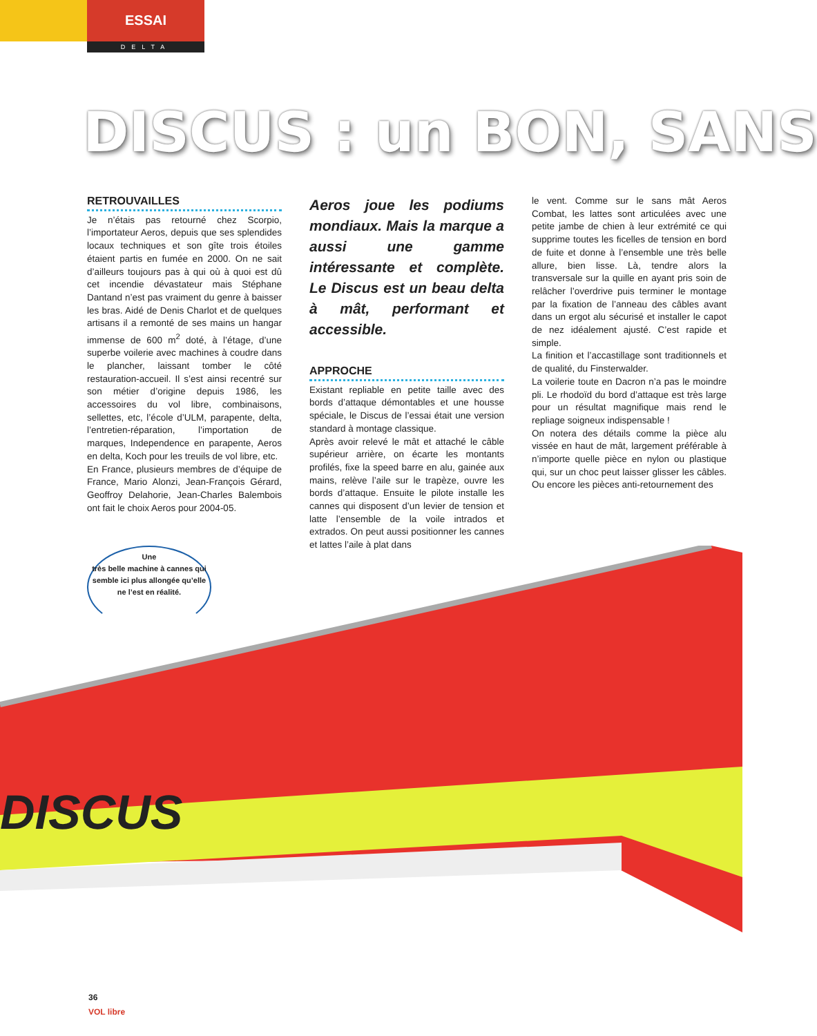ESSAI
DELTA
DISCUS : un BON, SANS
DISCUS
RETROUVAILLES
Je n’étais pas retourné chez Scorpio, l’importateur Aeros, depuis que ses splendides locaux techniques et son gîte trois étoiles étaient partis en fumée en 2000. On ne sait d’ailleurs toujours pas à qui où à quoi est dû cet incendie dévastateur mais Stéphane Dantand n’est pas vraiment du genre à baisser les bras. Aidé de Denis Charlot et de quelques artisans il a remonté de ses mains un hangar immense de 600 m<sup>2</sup> doté, à l’étage, d’une superbe voilerie avec machines à coudre dans le plancher, laissant tomber le côté restauration-accueil. Il s’est ainsi recentré sur son métier d’origine depuis 1986, les accessoires du vol libre, combinaisons, sellettes, etc, l’école d’ULM, parapente, delta, l’entretien-réparation, l’importation de marques, Independence en parapente, Aeros en delta, Koch pour les treuils de vol libre, etc.
En France, plusieurs membres de d’équipe de France, Mario Alonzi, Jean-François Gérard, Geoffroy Delahorie, Jean-Charles Balembois ont fait le choix Aeros pour 2004-05.
Aeros joue les podiums mondiaux. Mais la marque a aussi une gamme intéressante et complète. Le Discus est un beau delta à mât, performant et accessible.
APPROCHE
Existant repliable en petite taille avec des bords d’attaque démontables et une housse spéciale, le Discus de l’essai était une version standard à montage classique.
Après avoir relevé le mât et attaché le câble supérieur arrière, on écarte les montants profilés, fixe la speed barre en alu, gainée aux mains, relève l’aile sur le trapèze, ouvre les bords d’attaque. Ensuite le pilote installe les cannes qui disposent d’un levier de tension et latte l’ensemble de la voile intrados et extrados. On peut aussi positionner les cannes et lattes l’aile à plat dans
le vent. Comme sur le sans mât Aeros Combat, les lattes sont articulées avec une petite jambe de chien à leur extrémité ce qui supprime toutes les ficelles de tension en bord de fuite et donne à l’ensemble une très belle allure, bien lisse. Là, tendre alors la transversale sur la quille en ayant pris soin de relâcher l’overdrive puis terminer le montage par la fixation de l’anneau des câbles avant dans un ergot alu sécurisé et installer le capot de nez idéalement ajusté. C’est rapide et simple.
La finition et l’accastillage sont traditionnels et de qualité, du Finsterwalder.
La voilerie toute en Dacron n’a pas le moindre pli. Le rhodoïd du bord d’attaque est très large pour un résultat magnifique mais rend le repliage soigneux indispensable !
On notera des détails comme la pièce alu vissée en haut de mât, largement préférable à n’importe quelle pièce en nylon ou plastique qui, sur un choc peut laisser glisser les câbles. Ou encore les pièces anti-retournement des
Une
très belle machine à cannes qui semble ici plus allongée qu’elle ne l’est en réalité.
36
VOL libre